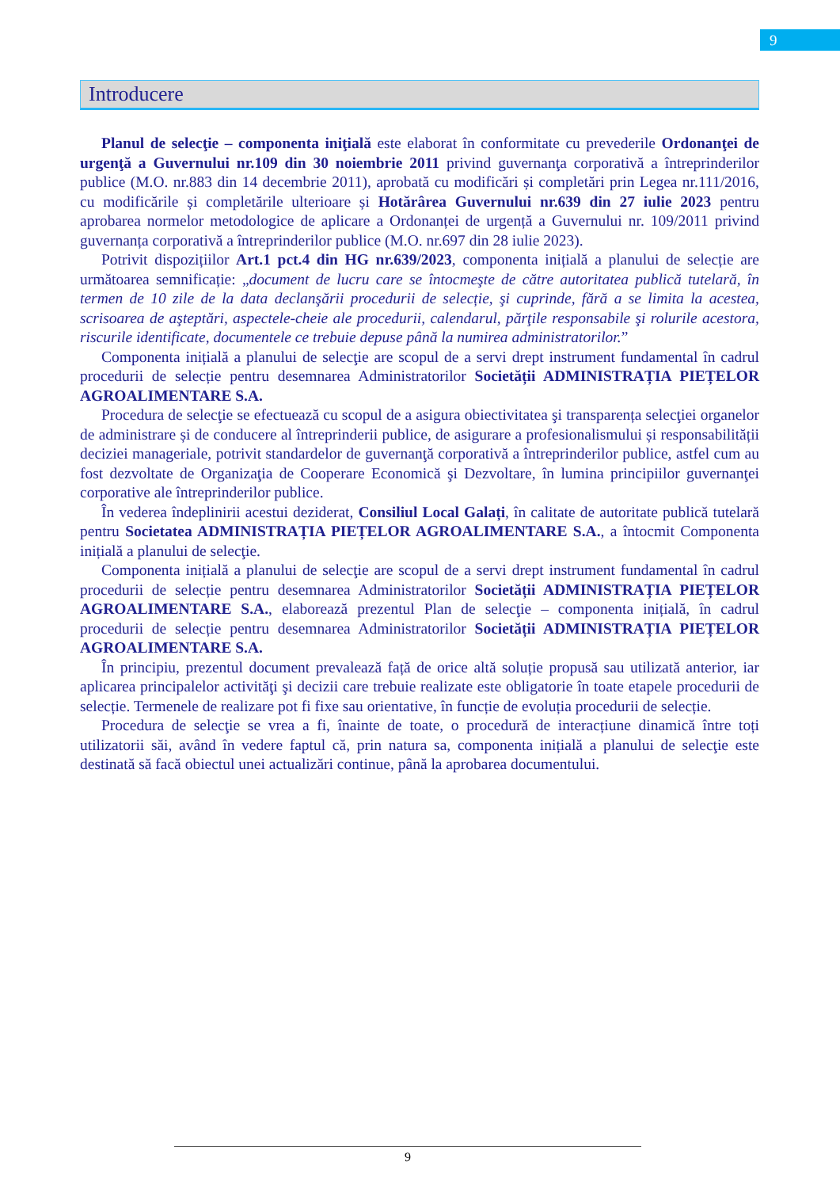9
Introducere
Planul de selecţie – componenta iniţială este elaborat în conformitate cu prevederile Ordonanţei de urgenţă a Guvernului nr.109 din 30 noiembrie 2011 privind guvernanţa corporativă a întreprinderilor publice (M.O. nr.883 din 14 decembrie 2011), aprobată cu modificări și completări prin Legea nr.111/2016, cu modificările și completările ulterioare și Hotărârea Guvernului nr.639 din 27 iulie 2023 pentru aprobarea normelor metodologice de aplicare a Ordonanței de urgență a Guvernului nr. 109/2011 privind guvernanța corporativă a întreprinderilor publice (M.O. nr.697 din 28 iulie 2023).
Potrivit dispozițiilor Art.1 pct.4 din HG nr.639/2023, componenta inițială a planului de selecție are următoarea semnificație: „document de lucru care se întocmeşte de către autoritatea publică tutelară, în termen de 10 zile de la data declanşării procedurii de selecție, şi cuprinde, fără a se limita la acestea, scrisoarea de aşteptări, aspectele-cheie ale procedurii, calendarul, părţile responsabile şi rolurile acestora, riscurile identificate, documentele ce trebuie depuse până la numirea administratorilor.”
Componenta inițială a planului de selecţie are scopul de a servi drept instrument fundamental în cadrul procedurii de selecție pentru desemnarea Administratorilor Societății ADMINISTRAȚIA PIEȚELOR AGROALIMENTARE S.A.
Procedura de selecţie se efectuează cu scopul de a asigura obiectivitatea şi transparența selecţiei organelor de administrare și de conducere al întreprinderii publice, de asigurare a profesionalismului și responsabilității deciziei manageriale, potrivit standardelor de guvernanţă corporativă a întreprinderilor publice, astfel cum au fost dezvoltate de Organizaţia de Cooperare Economică şi Dezvoltare, în lumina principiilor guvernanţei corporative ale întreprinderilor publice.
În vederea îndeplinirii acestui deziderat, Consiliul Local Galați, în calitate de autoritate publică tutelară pentru Societatea ADMINISTRAȚIA PIEȚELOR AGROALIMENTARE S.A., a întocmit Componenta inițială a planului de selecţie.
Componenta inițială a planului de selecţie are scopul de a servi drept instrument fundamental în cadrul procedurii de selecție pentru desemnarea Administratorilor Societății ADMINISTRAȚIA PIEȚELOR AGROALIMENTARE S.A., elaborează prezentul Plan de selecţie – componenta inițială, în cadrul procedurii de selecție pentru desemnarea Administratorilor Societății ADMINISTRAȚIA PIEȚELOR AGROALIMENTARE S.A.
În principiu, prezentul document prevalează față de orice altă soluție propusă sau utilizată anterior, iar aplicarea principalelor activităţi şi decizii care trebuie realizate este obligatorie în toate etapele procedurii de selecție. Termenele de realizare pot fi fixe sau orientative, în funcție de evoluția procedurii de selecție.
Procedura de selecţie se vrea a fi, înainte de toate, o procedură de interacțiune dinamică între toți utilizatorii săi, având în vedere faptul că, prin natura sa, componenta inițială a planului de selecţie este destinată să facă obiectul unei actualizări continue, până la aprobarea documentului.
9